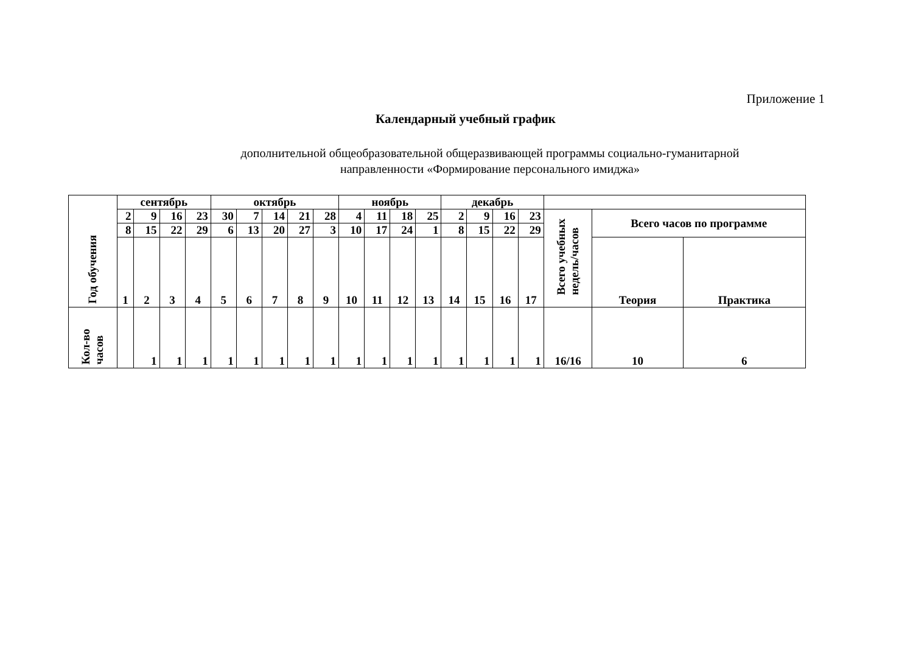Приложение 1
Календарный учебный график
дополнительной общеобразовательной общеразвивающей программы социально-гуманитарной
направленности «Формирование персонального имиджа»
| Год обучения | сентябрь | | | | октябрь | | | | | ноябрь | | | | декабрь | | | | | | |
| --- | --- | --- | --- | --- | --- | --- | --- | --- | --- | --- | --- | --- | --- | --- | --- | --- | --- | --- | --- | --- |
| | 2 | 9 | 16 | 23 | 30 | 7 | 14 | 21 | 28 | 4 | 11 | 18 | 25 | 2 | 9 | 16 | 23 | Всего учебных недель/часов | Всего часов по программе | |
| | 8 | 15 | 22 | 29 | 6 | 13 | 20 | 27 | 3 | 10 | 17 | 24 | 1 | 8 | 15 | 22 | 29 | | | |
| | 1 | 2 | 3 | 4 | 5 | 6 | 7 | 8 | 9 | 10 | 11 | 12 | 13 | 14 | 15 | 16 | 17 | | Теория | Практика |
| Кол-во часов | | 1 | 1 | 1 | 1 | 1 | 1 | 1 | 1 | 1 | 1 | 1 | 1 | 1 | 1 | 1 | 1 | 16/16 | 10 | 6 |